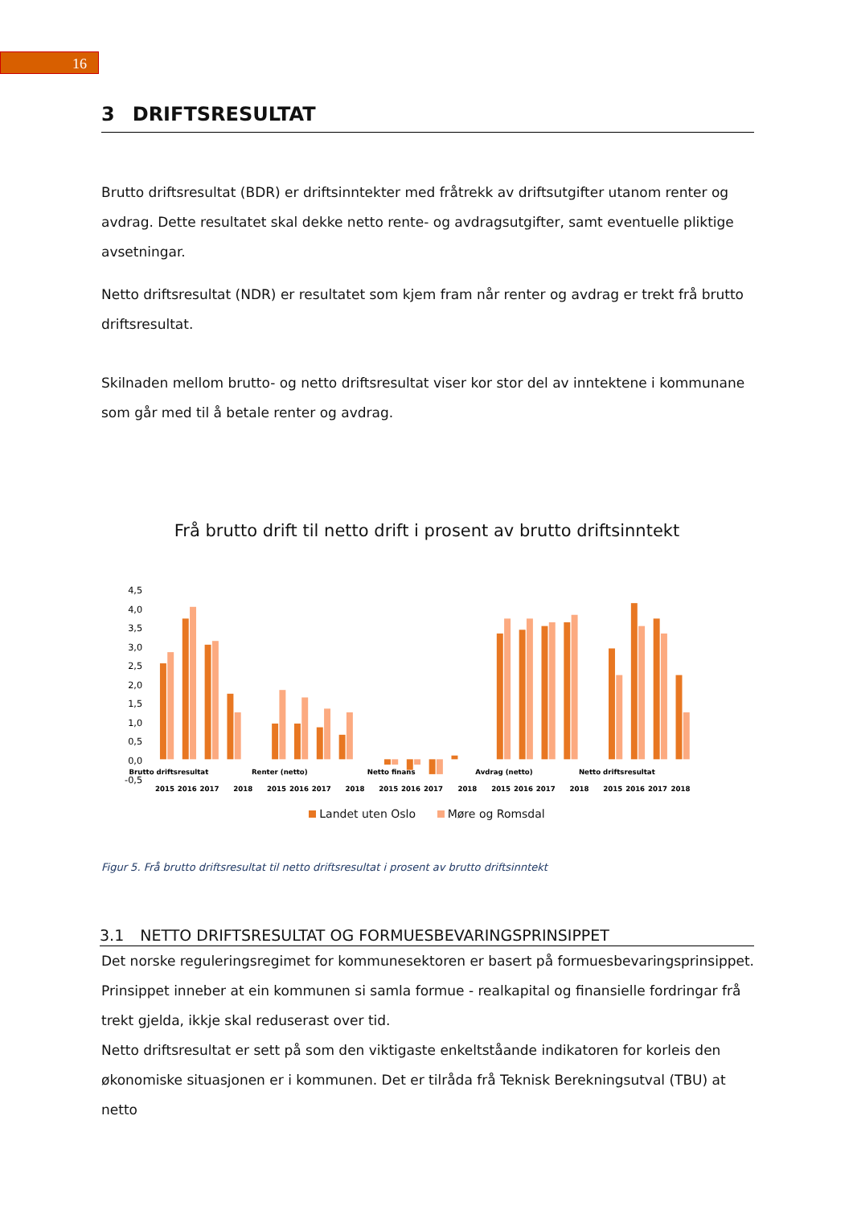16
3 DRIFTSRESULTAT
Brutto driftsresultat (BDR) er driftsinntekter med fråtrekk av driftsutgifter utanom renter og avdrag. Dette resultatet skal dekke netto rente- og avdragsutgifter, samt eventuelle pliktige avsetningar.
Netto driftsresultat (NDR) er resultatet som kjem fram når renter og avdrag er trekt frå brutto driftsresultat.
Skilnaden mellom brutto- og netto driftsresultat viser kor stor del av inntektene i kommunane som går med til å betale renter og avdrag.
Frå brutto drift til netto drift i prosent av brutto driftsinntekt
4,5
4,0
3,5
3,0
2,5
2,0
1,5
1,0
0,5
0,0
-0,5
Brutto driftsresultat
Renter (netto)
Netto finans
Avdrag (netto)
Netto driftsresultat
2015
2016
2017
2018
2015
2016
2017
2018
2015
2016
2017
2018
2015
2016
2017
2018
2015
2016
2017
2018
Landet uten Oslo Møre og Romsdal
Figur 5. Frå brutto driftsresultat til netto driftsresultat i prosent av brutto driftsinntekt
3.1 NETTO DRIFTSRESULTAT OG FORMUESBEVARINGSPRINSIPPET
Det norske reguleringsregimet for kommunesektoren er basert på formuesbevaringsprinsippet. Prinsippet inneber at ein kommunen si samla formue - realkapital og finansielle fordringar frå trekt gjelda, ikkje skal reduserast over tid.
Netto driftsresultat er sett på som den viktigaste enkeltståande indikatoren for korleis den økonomiske situasjonen er i kommunen. Det er tilråda frå Teknisk Berekningsutval (TBU) at netto